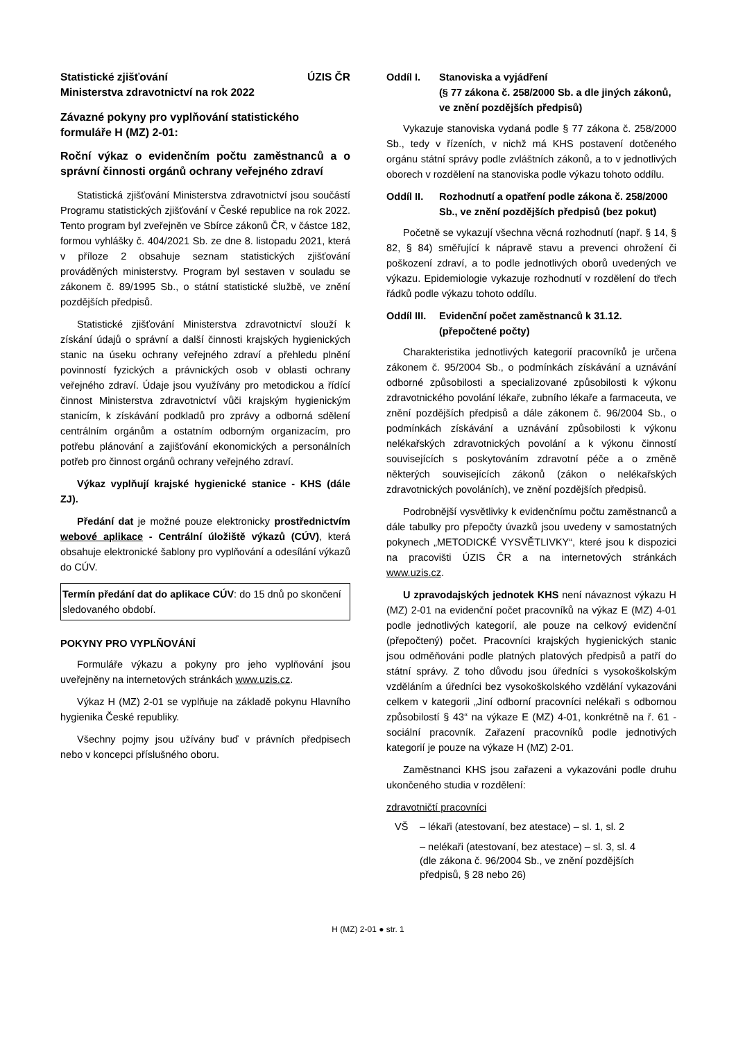Statistické zjišťování ÚZIS ČR
Ministerstva zdravotnictví na rok 2022
Závazné pokyny pro vyplňování statistického formuláře H (MZ) 2-01:
Roční výkaz o evidenčním počtu zaměstnanců a o správní činnosti orgánů ochrany veřejného zdraví
Statistická zjišťování Ministerstva zdravotnictví jsou součástí Programu statistických zjišťování v České republice na rok 2022. Tento program byl zveřejněn ve Sbírce zákonů ČR, v částce 182, formou vyhlášky č. 404/2021 Sb. ze dne 8. listopadu 2021, která v příloze 2 obsahuje seznam statistických zjišťování prováděných ministerstvy. Program byl sestaven v souladu se zákonem č. 89/1995 Sb., o státní statistické službě, ve znění pozdějších předpisů.
Statistické zjišťování Ministerstva zdravotnictví slouží k získání údajů o správní a další činnosti krajských hygienických stanic na úseku ochrany veřejného zdraví a přehledu plnění povinností fyzických a právnických osob v oblasti ochrany veřejného zdraví. Údaje jsou využívány pro metodickou a řídící činnost Ministerstva zdravotnictví vůči krajským hygienickým stanicím, k získávání podkladů pro zprávy a odborná sdělení centrálním orgánům a ostatním odborným organizacím, pro potřebu plánování a zajišťování ekonomických a personálních potřeb pro činnost orgánů ochrany veřejného zdraví.
Výkaz vyplňují krajské hygienické stanice - KHS (dále ZJ).
Předání dat je možné pouze elektronicky prostřednictvím webové aplikace - Centrální úložiště výkazů (CÚV), která obsahuje elektronické šablony pro vyplňování a odesílání výkazů do CÚV.
Termín předání dat do aplikace CÚV: do 15 dnů po skončení sledovaného období.
POKYNY PRO VYPLŇOVÁNÍ
Formuláře výkazu a pokyny pro jeho vyplňování jsou uveřejněny na internetových stránkách www.uzis.cz.
Výkaz H (MZ) 2-01 se vyplňuje na základě pokynu Hlavního hygienika České republiky.
Všechny pojmy jsou užívány buď v právních předpisech nebo v koncepci příslušného oboru.
Oddíl I. Stanoviska a vyjádření
(§ 77 zákona č. 258/2000 Sb. a dle jiných zákonů, ve znění pozdějších předpisů)
Vykazuje stanoviska vydaná podle § 77 zákona č. 258/2000 Sb., tedy v řízeních, v nichž má KHS postavení dotčeného orgánu státní správy podle zvláštních zákonů, a to v jednotlivých oborech v rozdělení na stanoviska podle výkazu tohoto oddílu.
Oddíl II. Rozhodnutí a opatření podle zákona č. 258/2000 Sb., ve znění pozdějších předpisů (bez pokut)
Početně se vykazují všechna věcná rozhodnutí (např. § 14, § 82, § 84) směřující k nápravě stavu a prevenci ohrožení či poškození zdraví, a to podle jednotlivých oborů uvedených ve výkazu. Epidemiologie vykazuje rozhodnutí v rozdělení do třech řádků podle výkazu tohoto oddílu.
Oddíl III. Evidenční počet zaměstnanců k 31.12.
(přepočtené počty)
Charakteristika jednotlivých kategorií pracovníků je určena zákonem č. 95/2004 Sb., o podmínkách získávání a uznávání odborné způsobilosti a specializované způsobilosti k výkonu zdravotnického povolání lékaře, zubního lékaře a farmaceuta, ve znění pozdějších předpisů a dále zákonem č. 96/2004 Sb., o podmínkách získávání a uznávání způsobilosti k výkonu nelékařských zdravotnických povolání a k výkonu činností souvisejících s poskytováním zdravotní péče a o změně některých souvisejících zákonů (zákon o nelékařských zdravotnických povoláních), ve znění pozdějších předpisů.
Podrobnější vysvětlivky k evidenčnímu počtu zaměstnanců a dále tabulky pro přepočty úvazků jsou uvedeny v samostatných pokynech „METODICKÉ VYSVĚTLIVKY“, které jsou k dispozici na pracovišti ÚZIS ČR a na internetových stránkách www.uzis.cz.
U zpravodajských jednotek KHS není návaznost výkazu H (MZ) 2-01 na evidenční počet pracovníků na výkaz E (MZ) 4-01 podle jednotlivých kategorií, ale pouze na celkový evidenční (přepočtený) počet. Pracovníci krajských hygienických stanic jsou odměňováni podle platných platových předpisů a patří do státní správy. Z toho důvodu jsou úředníci s vysokoškolským vzděláním a úředníci bez vysokoškolského vzdělání vykazováni celkem v kategorii „Jiní odborní pracovníci nelékaři s odbornou způsobilostí § 43“ na výkaze E (MZ) 4-01, konkrétně na ř. 61 - sociální pracovník. Zařazení pracovníků podle jednotivých kategorií je pouze na výkaze H (MZ) 2-01.
Zaměstnanci KHS jsou zařazeni a vykazováni podle druhu ukončeného studia v rozdělení:
zdravotničtí pracovníci
VŠ – lékaři (atestovaní, bez atestace) – sl. 1, sl. 2
– nelékaři (atestovaní, bez atestace) – sl. 3, sl. 4
(dle zákona č. 96/2004 Sb., ve znění pozdějších předpisů, § 28 nebo 26)
H (MZ) 2-01 ● str. 1